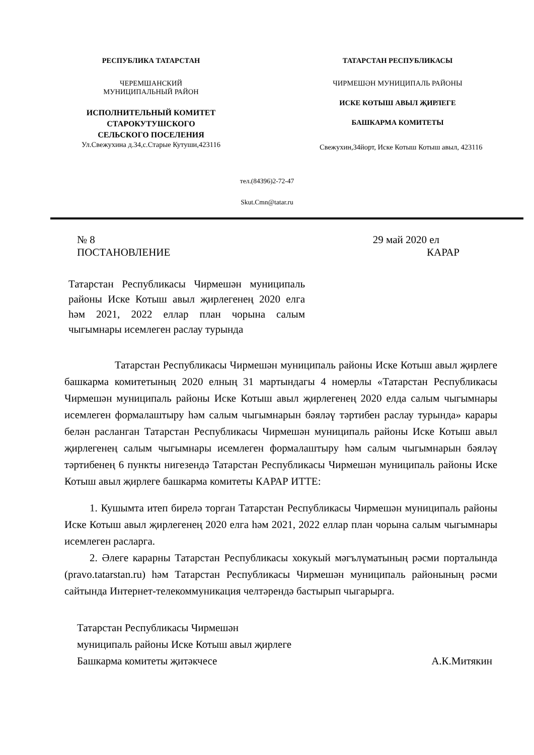РЕСПУБЛИКА ТАТАРСТАН
ЧЕРЕМШАНСКИЙ
МУНИЦИПАЛЬНЫЙ РАЙОН
ИСПОЛНИТЕЛЬНЫЙ КОМИТЕТ
СТАРОКУТУШСКОГО
СЕЛЬСКОГО ПОСЕЛЕНИЯ
Ул.Свежухина д.34,с.Старые Кутуши,423116
ТАТАРСТАН РЕСПУБЛИКАСЫ
ЧИРМЕШӘН МУНИЦИПАЛЬ РАЙОНЫ
ИСКЕ КӨТЫШ АВЫЛ ҖИРЛЕГЕ
БАШКАРМА КОМИТЕТЫ
Свежухин,34йорт, Иске Котыш Котыш авыл, 423116
тел.(84396)2-72-47
Skut.Cmn@tatar.ru
№ 8 29 май 2020 ел
ПОСТАНОВЛЕНИЕ КАРАР
Татарстан Республикасы Чирмешән муниципаль районы Иске Котыш авыл җирлегенең 2020 елга һәм 2021, 2022 еллар план чорына салым чыгымнары исемлеген раслау турында
Татарстан Республикасы Чирмешән муниципаль районы Иске Котыш авыл җирлеге башкарма комитетының 2020 елның 31 мартындагы 4 номерлы «Татарстан Республикасы Чирмешән муниципаль районы Иске Котыш авыл җирлегенең 2020 елда салым чыгымнары исемлеген формалаштыру һәм салым чыгымнарын бәяләү тәртибен раслау турында» карары белән расланган Татарстан Республикасы Чирмешән муниципаль районы Иске Котыш авыл җирлегенең салым чыгымнары исемлеген формалаштыру һәм салым чыгымнарын бәяләү тәртибенең 6 пункты нигезендә Татарстан Республикасы Чирмешән муниципаль районы Иске Котыш авыл җирлеге башкарма комитеты КАРАР ИТТЕ:
1. Кушымта итеп бирелә торган Татарстан Республикасы Чирмешән муниципаль районы Иске Котыш авыл җирлегенең 2020 елга һәм 2021, 2022 еллар план чорына салым чыгымнары исемлеген расларга.
2. Әлеге карарны Татарстан Республикасы хокукый мәгълүматының рәсми порталында (pravo.tatarstan.ru) һәм Татарстан Республикасы Чирмешән муниципаль районының рәсми сайтында Интернет-телекоммуникация челтәрендә бастырып чыгарырга.
Татарстан Республикасы Чирмешән
муниципаль районы Иске Котыш авыл җирлеге
Башкарма комитеты җитәкчесе А.К.Митякин